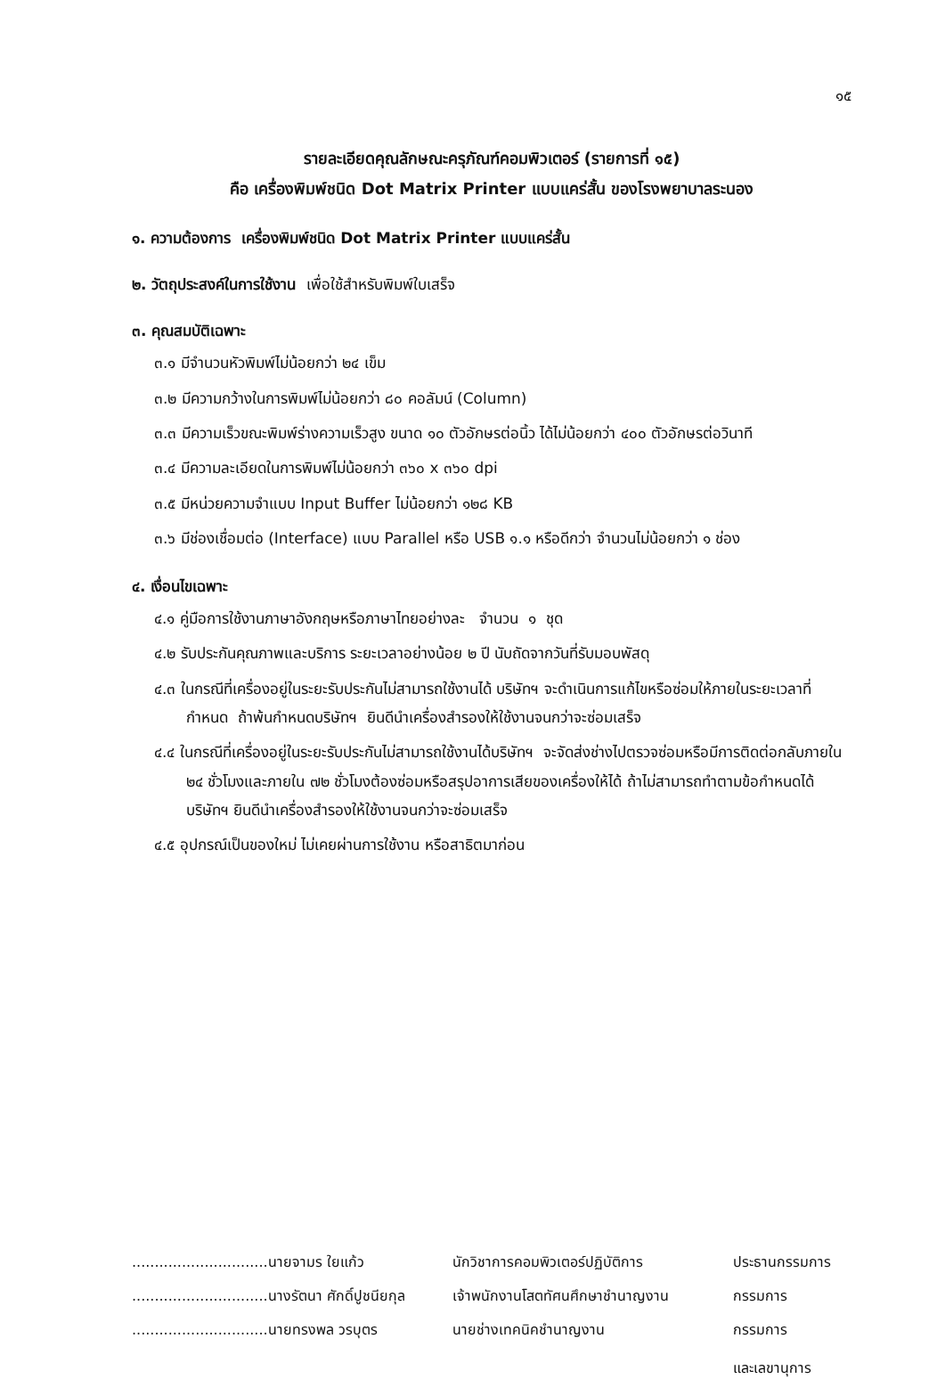๑๕
รายละเอียดคุณลักษณะครุภัณฑ์คอมพิวเตอร์ (รายการที่ ๑๕)
คือ เครื่องพิมพ์ชนิด Dot Matrix Printer แบบแคร่สั้น ของโรงพยาบาลระนอง
๑. ความต้องการ เครื่องพิมพ์ชนิด Dot Matrix Printer แบบแคร่สั้น
๒. วัตถุประสงค์ในการใช้งาน เพื่อใช้สำหรับพิมพ์ใบเสร็จ
๓. คุณสมบัติเฉพาะ
๓.๑ มีจำนวนหัวพิมพ์ไม่น้อยกว่า ๒๔ เข็ม
๓.๒ มีความกว้างในการพิมพ์ไม่น้อยกว่า ๘๐ คอลัมน์ (Column)
๓.๓ มีความเร็วขณะพิมพ์ร่างความเร็วสูง ขนาด ๑๐ ตัวอักษรต่อนิ้ว ได้ไม่น้อยกว่า ๔๐๐ ตัวอักษรต่อวินาที
๓.๔ มีความละเอียดในการพิมพ์ไม่น้อยกว่า ๓๖๐ x ๓๖๐ dpi
๓.๕ มีหน่วยความจำแบบ Input Buffer ไม่น้อยกว่า ๑๒๘ KB
๓.๖ มีช่องเชื่อมต่อ (Interface) แบบ Parallel หรือ USB ๑.๑ หรือดีกว่า จำนวนไม่น้อยกว่า ๑ ช่อง
๔. เงื่อนไขเฉพาะ
๔.๑ คู่มือการใช้งานภาษาอังกฤษหรือภาษาไทยอย่างละ จำนวน ๑ ชุด
๔.๒ รับประกันคุณภาพและบริการ ระยะเวลาอย่างน้อย ๒ ปี นับถัดจากวันที่รับมอบพัสดุ
๔.๓ ในกรณีที่เครื่องอยู่ในระยะรับประกันไม่สามารถใช้งานได้ บริษัทฯ จะดำเนินการแก้ไขหรือซ่อมให้ภายในระยะเวลาที่กำหนด ถ้าพ้นกำหนดบริษัทฯ ยินดีนำเครื่องสำรองให้ใช้งานจนกว่าจะซ่อมเสร็จ
๔.๔ ในกรณีที่เครื่องอยู่ในระยะรับประกันไม่สามารถใช้งานได้บริษัทฯ จะจัดส่งช่างไปตรวจซ่อมหรือมีการติดต่อกลับภายใน ๒๔ ชั่วโมงและภายใน ๗๒ ชั่วโมงต้องซ่อมหรือสรุปอาการเสียของเครื่องให้ได้ ถ้าไม่สามารถทำตามข้อกำหนดได้ บริษัทฯ ยินดีนำเครื่องสำรองให้ใช้งานจนกว่าจะซ่อมเสร็จ
๔.๕ อุปกรณ์เป็นของใหม่ ไม่เคยผ่านการใช้งาน หรือสาธิตมาก่อน
..............................นายจามร ใยแก้ว
นักวิชาการคอมพิวเตอร์ปฏิบัติการ
ประธานกรรมการ
..............................นางรัตนา ศักดิ์ปูชนียกุล
เจ้าพนักงานโสตทัศนศึกษาชำนาญงาน
กรรมการ
..............................นายทรงพล วรบุตร
นายช่างเทคนิคชำนาญงาน
กรรมการ
และเลขานุการ